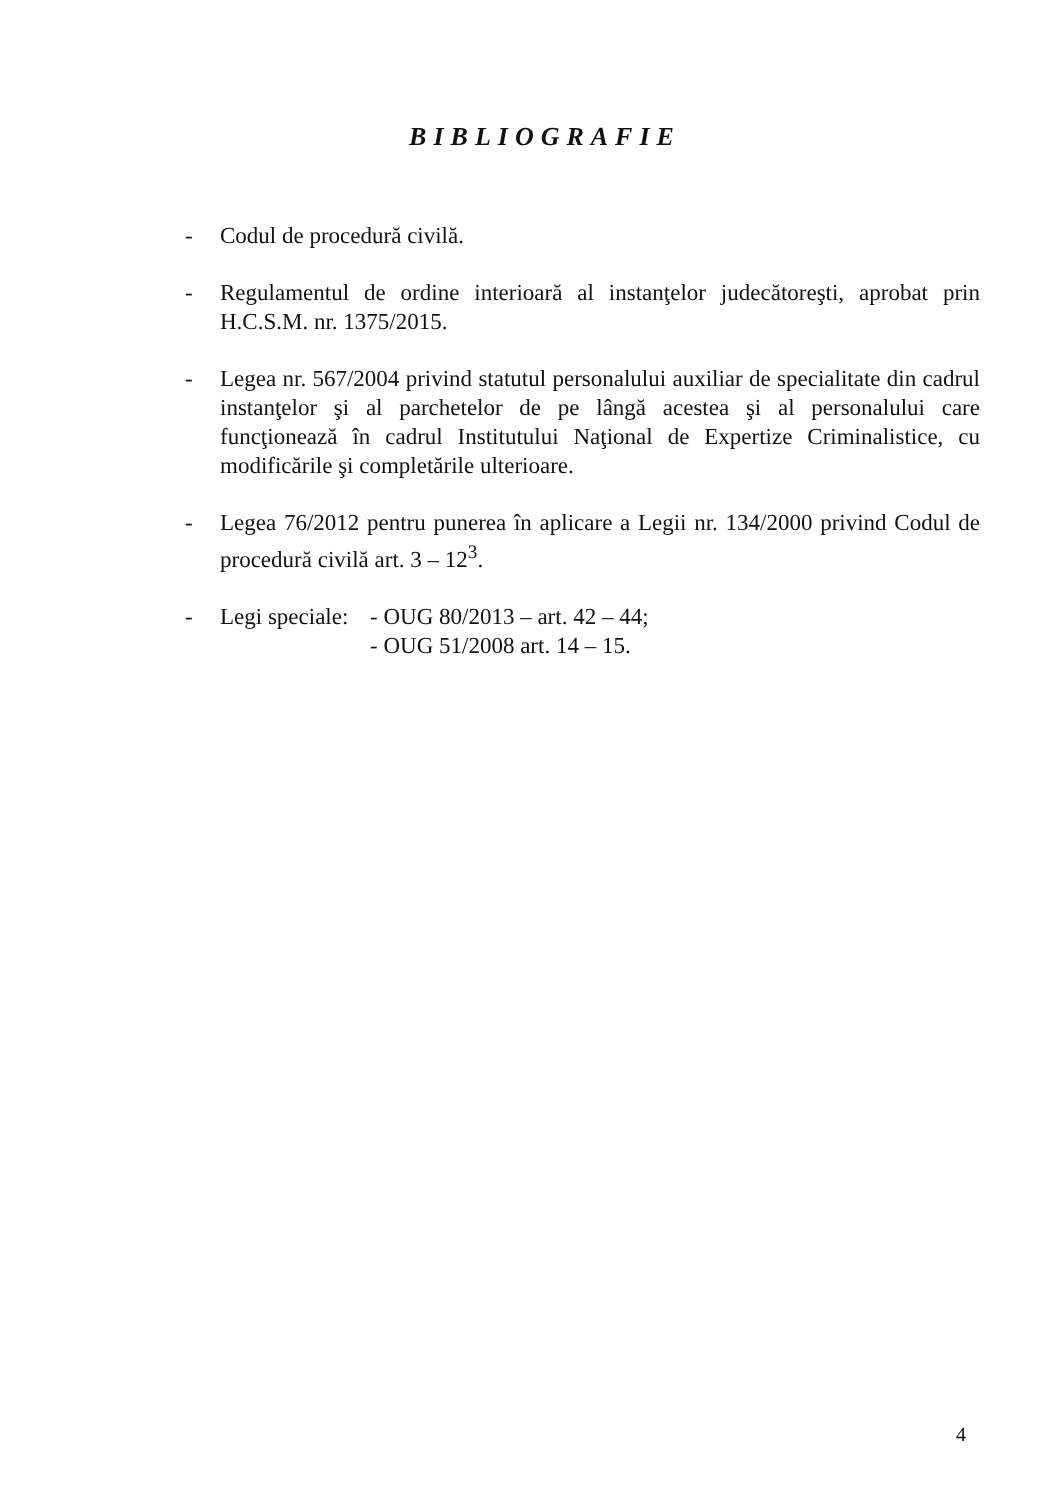BIBLIOGRAFIE
- Codul de procedură civilă.
- Regulamentul de ordine interioară al instanţelor judecătoreşti, aprobat prin H.C.S.M. nr. 1375/2015.
- Legea nr. 567/2004 privind statutul personalului auxiliar de specialitate din cadrul instanţelor şi al parchetelor de pe lângă acestea şi al personalului care funcţionează în cadrul Institutului Naţional de Expertize Criminalistice, cu modificările şi completările ulterioare.
- Legea 76/2012 pentru punerea în aplicare a Legii nr. 134/2000 privind Codul de procedură civilă art. 3 – 12<sup>3</sup>.
- Legi speciale:
- OUG 80/2013 – art. 42 – 44;
- OUG 51/2008 art. 14 – 15.
4